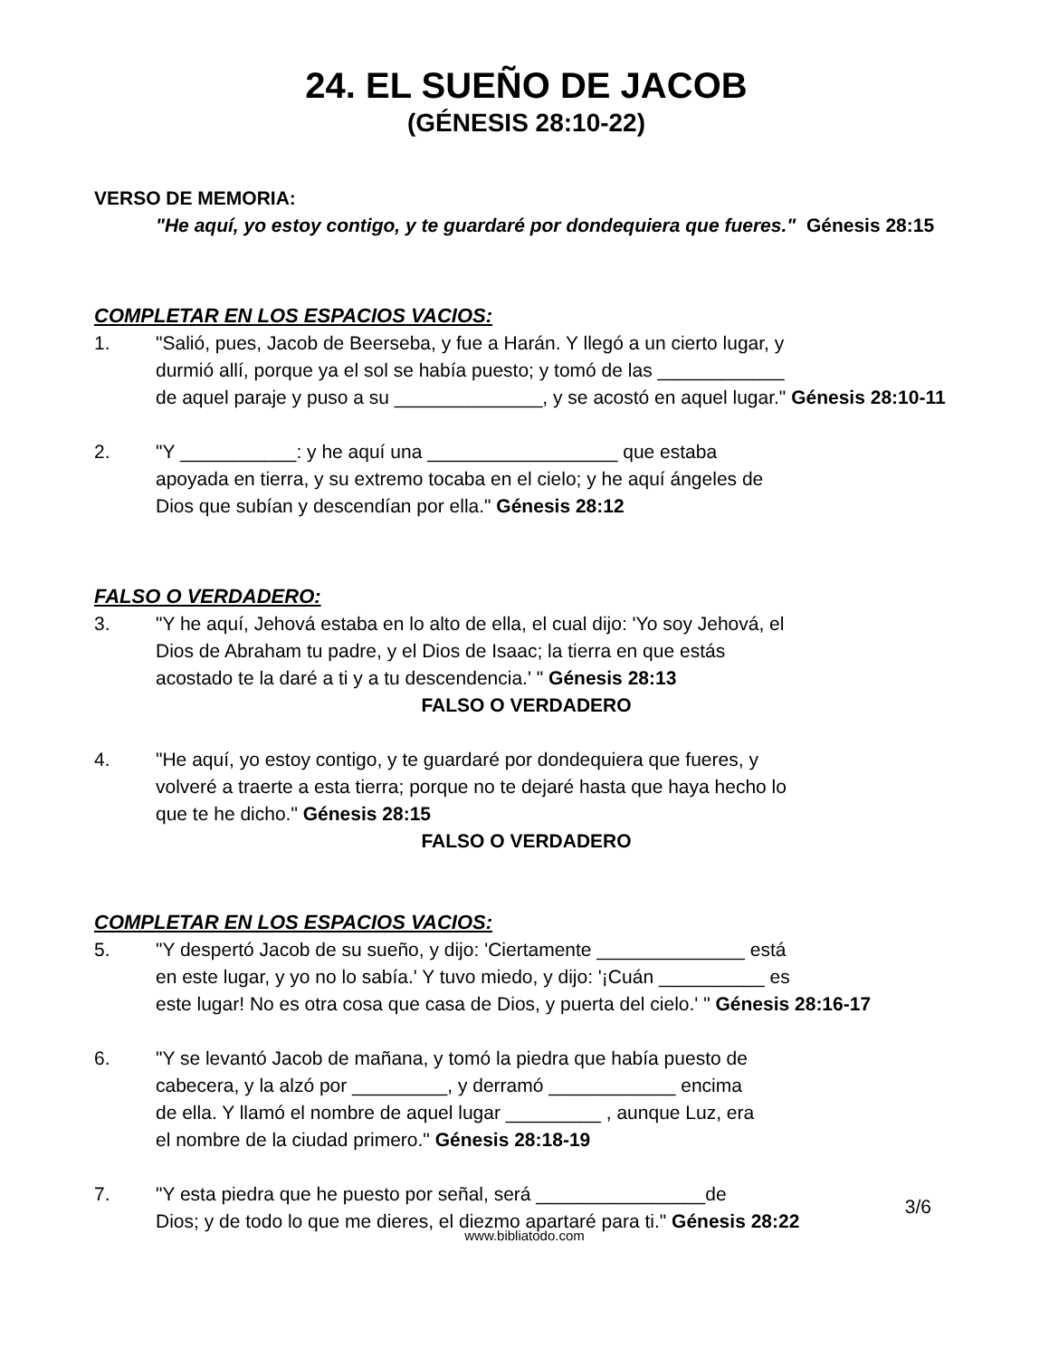24. EL SUEÑO DE JACOB
(GÉNESIS 28:10-22)
VERSO DE MEMORIA:
"He aquí, yo estoy contigo, y te guardaré por dondequiera que fueres." Génesis 28:15
COMPLETAR EN LOS ESPACIOS VACIOS:
1. "Salió, pues, Jacob de Beerseba, y fue a Harán. Y llegó a un cierto lugar, y
durmió allí, porque ya el sol se había puesto; y tomó de las ____________
de aquel paraje y puso a su ______________, y se acostó en aquel lugar." Génesis 28:10-11
2. "Y ___________: y he aquí una __________________ que estaba
apoyada en tierra, y su extremo tocaba en el cielo; y he aquí ángeles de
Dios que subían y descendían por ella." Génesis 28:12
FALSO O VERDADERO:
3. "Y he aquí, Jehová estaba en lo alto de ella, el cual dijo: 'Yo soy Jehová, el
Dios de Abraham tu padre, y el Dios de Isaac; la tierra en que estás
acostado te la daré a ti y a tu descendencia.' " Génesis 28:13
FALSO O VERDADERO
4. "He aquí, yo estoy contigo, y te guardaré por dondequiera que fueres, y
volveré a traerte a esta tierra; porque no te dejaré hasta que haya hecho lo
que te he dicho." Génesis 28:15
FALSO O VERDADERO
COMPLETAR EN LOS ESPACIOS VACIOS:
5. "Y despertó Jacob de su sueño, y dijo: 'Ciertamente ______________ está
en este lugar, y yo no lo sabía.' Y tuvo miedo, y dijo: '¡Cuán __________ es
este lugar! No es otra cosa que casa de Dios, y puerta del cielo.' " Génesis 28:16-17
6. "Y se levantó Jacob de mañana, y tomó la piedra que había puesto de
cabecera, y la alzó por _________, y derramó ____________ encima
de ella. Y llamó el nombre de aquel lugar _________ , aunque Luz, era
el nombre de la ciudad primero." Génesis 28:18-19
7. "Y esta piedra que he puesto por señal, será ________________de
Dios; y de todo lo que me dieres, el diezmo apartaré para ti." Génesis 28:22
3/6
www.bibliatodo.com